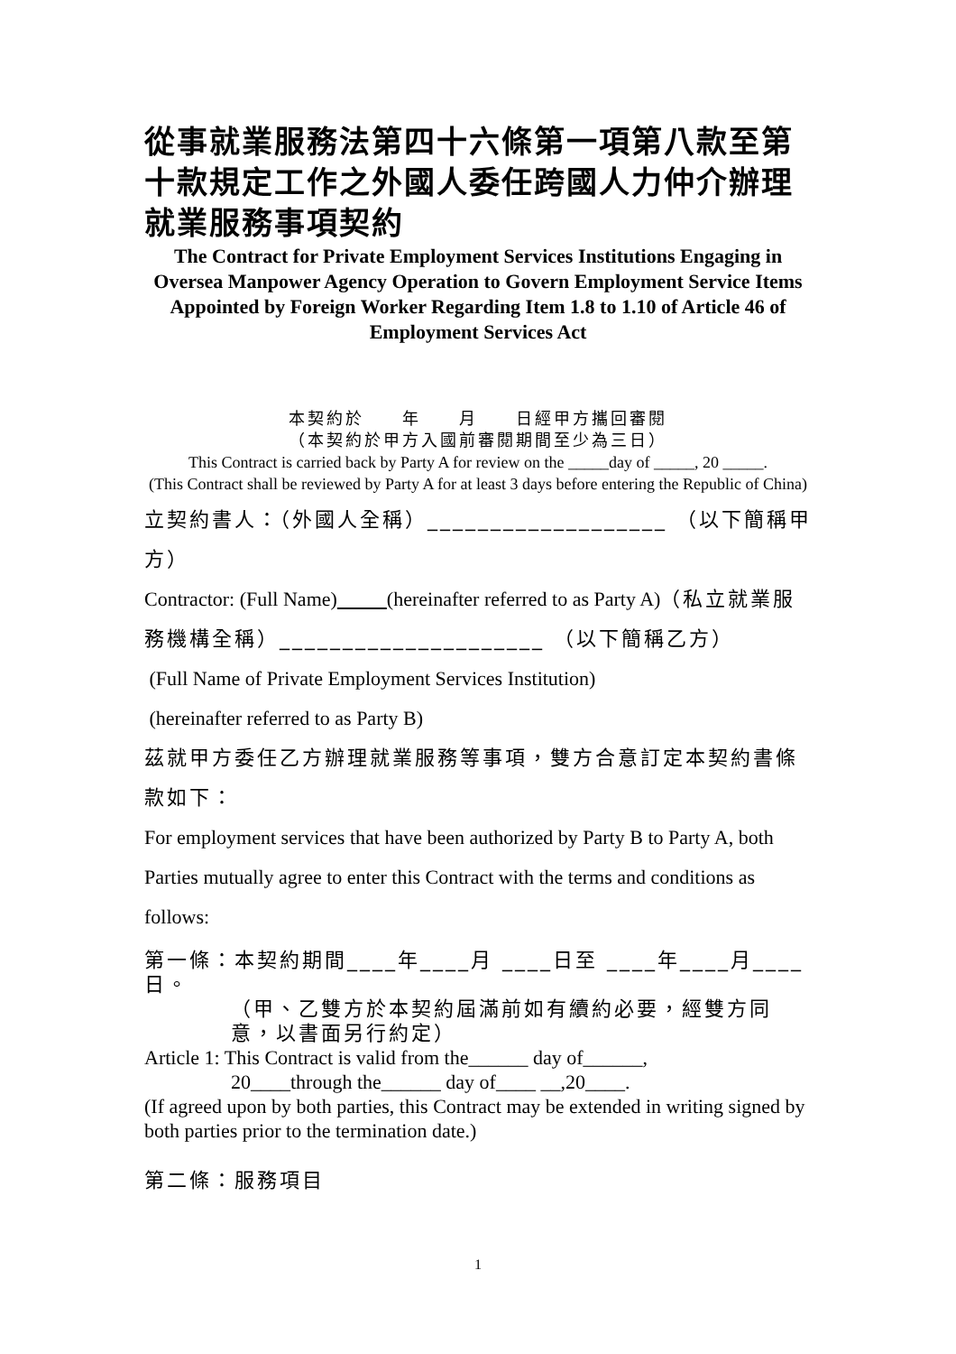從事就業服務法第四十六條第一項第八款至第十款規定工作之外國人委任跨國人力仲介辦理就業服務事項契約
The Contract for Private Employment Services Institutions Engaging in Oversea Manpower Agency Operation to Govern Employment Service Items Appointed by Foreign Worker Regarding Item 1.8 to 1.10 of Article 46 of Employment Services Act
本契約於　　年　　月　　日經甲方攜回審閱
（本契約於甲方入國前審閱期間至少為三日）
This Contract is carried back by Party A for review on the _____day of _____, 20 _____.
(This Contract shall be reviewed by Party A for at least 3 days before entering the Republic of China)
立契約書人：（外國人全稱）___________________ （以下簡稱甲方）
Contractor: (Full Name) (hereinafter referred to as Party A)（私立就業服務機構全稱）_____________________ （以下簡稱乙方）
(Full Name of Private Employment Services Institution)
(hereinafter referred to as Party B)
茲就甲方委任乙方辦理就業服務等事項，雙方合意訂定本契約書條款如下：
For employment services that have been authorized by Party B to Party A, both Parties mutually agree to enter this Contract with the terms and conditions as follows:
第一條：本契約期間____年____月 ____日至 ____年____月____日。
（甲、乙雙方於本契約屆滿前如有續約必要，經雙方同意，以書面另行約定）
Article 1: This Contract is valid from the______ day of______,
20____through the______ day of____ __,20____.
(If agreed upon by both parties, this Contract may be extended in writing signed by both parties prior to the termination date.)
第二條：服務項目
1